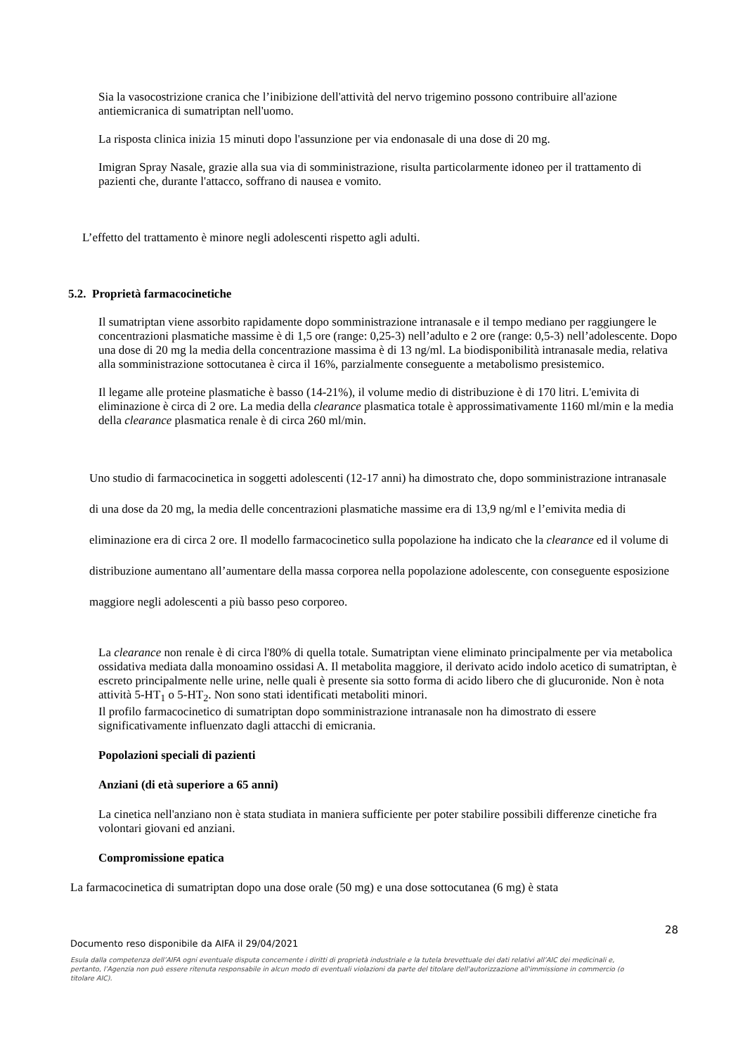Sia la vasocostrizione cranica che l’inibizione dell'attività del nervo trigemino possono contribuire all'azione antiemicranica di sumatriptan nell'uomo.
La risposta clinica inizia 15 minuti dopo l'assunzione per via endonasale di una dose di 20 mg.
Imigran Spray Nasale, grazie alla sua via di somministrazione, risulta particolarmente idoneo per il trattamento di pazienti che, durante l'attacco, soffrano di nausea e vomito.
L’effetto del trattamento è minore negli adolescenti rispetto agli adulti.
5.2. Proprietà farmacocinetiche
Il sumatriptan viene assorbito rapidamente dopo somministrazione intranasale e il tempo mediano per raggiungere le concentrazioni plasmatiche massime è di 1,5 ore (range: 0,25-3) nell’adulto e 2 ore (range: 0,5-3) nell’adolescente. Dopo una dose di 20 mg la media della concentrazione massima è di 13 ng/ml. La biodisponibilità intranasale media, relativa alla somministrazione sottocutanea è circa il 16%, parzialmente conseguente a metabolismo presistemico.
Il legame alle proteine plasmatiche è basso (14-21%), il volume medio di distribuzione è di 170 litri. L'emivita di eliminazione è circa di 2 ore. La media della clearance plasmatica totale è approssimativamente 1160 ml/min e la media della clearance plasmatica renale è di circa 260 ml/min.
Uno studio di farmacocinetica in soggetti adolescenti (12-17 anni) ha dimostrato che, dopo somministrazione intranasale di una dose da 20 mg, la media delle concentrazioni plasmatiche massime era di 13,9 ng/ml e l’emivita media di eliminazione era di circa 2 ore. Il modello farmacocinetico sulla popolazione ha indicato che la clearance ed il volume di distribuzione aumentano all’aumentare della massa corporea nella popolazione adolescente, con conseguente esposizione maggiore negli adolescenti a più basso peso corporeo.
La clearance non renale è di circa l'80% di quella totale. Sumatriptan viene eliminato principalmente per via metabolica ossidativa mediata dalla monoamino ossidasi A. Il metabolita maggiore, il derivato acido indolo acetico di sumatriptan, è escreto principalmente nelle urine, nelle quali è presente sia sotto forma di acido libero che di glucuronide. Non è nota attività 5-HT<sub>1</sub> o 5-HT<sub>2</sub>. Non sono stati identificati metaboliti minori.
Il profilo farmacocinetico di sumatriptan dopo somministrazione intranasale non ha dimostrato di essere significativamente influenzato dagli attacchi di emicrania.
Popolazioni speciali di pazienti
Anziani (di età superiore a 65 anni)
La cinetica nell'anziano non è stata studiata in maniera sufficiente per poter stabilire possibili differenze cinetiche fra volontari giovani ed anziani.
Compromissione epatica
La farmacocinetica di sumatriptan dopo una dose orale (50 mg) e una dose sottocutanea (6 mg) è stata
28
Documento reso disponibile da AIFA il 29/04/2021
Esula dalla competenza dell’AIFA ogni eventuale disputa concernente i diritti di proprietà industriale e la tutela brevettuale dei dati relativi all’AIC dei medicinali e, pertanto, l’Agenzia non può essere ritenuta responsabile in alcun modo di eventuali violazioni da parte del titolare dell'autorizzazione all'immissione in commercio (o titolare AIC).